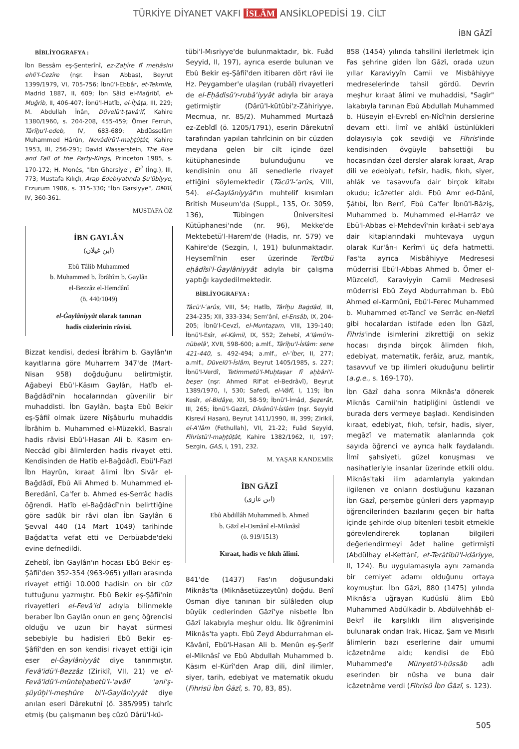TÜRKİYE DİYANET VAKFI İSLÂM ANSİKLOPEDİSİ 19. CİLT
İBN GÂZÎ
BİBLİYOGRAFYA :
İbn Bessâm eş-Şenterînî, ez-Zaḫîre fî meḥâsini ehli'l-Cezîre (nşr. İhsan Abbas), Beyrut 1399/1979, VI, 705-756; İbnü'l-Ebbâr, et-Tekmile, Madrid 1887, II, 609; İbn Sâid el-Mağribî, el-Muğrib, II, 406-407; İbnü'l-Hatîb, el-İḥâṭa, III, 229; M. Abdullah İnân, Düvelü't-ṭavâ'if, Kahire 1380/1960, s. 204-208, 455-459; Ömer Ferruh, Târîḫu'l-edeb, IV, 683-689; Abdüsselâm Muhammed Hârûn, Nevâdirü'l-maḫṭûṭât, Kahire 1953, III, 256-291; David Wasserstein, The Rise and Fall of the Party-Kings, Princeton 1985, s. 170-172; H. Monés, "Ibn Gharsiye", EI<sup>2</sup> (İng.), III, 773; Mustafa Kılıçlı, Arap Edebiyatında Şu'ûbiyye, Erzurum 1986, s. 315-330; "İbn Garsiyye", DMBİ, IV, 360-361.
MUSTAFA ÖZ
İBN GAYLÂN
(ابن غيلان)
Ebû Tâlib Muhammed
b. Muhammed b. İbrâhîm b. Gaylân
el-Bezzâz el-Hemdânî
(ö. 440/1049)
el-Ġaylâniyyât olarak tanınan
hadis cüzlerinin râvisi.
Bizzat kendisi, dedesi İbrâhim b. Gaylân'ın kayıtlarına göre Muharrem 347'de (Mart-Nisan 958) doğduğunu belirtmiştir. Ağabeyi Ebü'l-Kāsım Gaylân, Hatîb el-Bağdâdî'nin hocalarından güvenilir bir muhaddisti. İbn Gaylân, başta Ebû Bekir eş-Şâfiî olmak üzere Nîşâburlu muhaddis İbrâhim b. Muhammed el-Müzekkî, Basralı hadis râvisi Ebü'l-Hasan Ali b. Kāsım en-Neccâd gibi âlimlerden hadis rivayet etti. Kendisinden de Hatîb el-Bağdâdî, Ebü'l-Fazl İbn Hayrûn, kıraat âlimi İbn Sivâr el-Bağdâdî, Ebû Ali Ahmed b. Muhammed el-Beredânî, Ca'fer b. Ahmed es-Serrâc hadis öğrendi. Hatîb el-Bağdâdî'nin belirttiğine göre sadûk bir râvi olan İbn Gaylân 6 Şevval 440 (14 Mart 1049) tarihinde Bağdat'ta vefat etti ve Derbüabde'deki evine defnedildi.
Zehebî, İbn Gaylân'ın hocası Ebû Bekir eş-Şâfiî'den 352-354 (963-965) yılları arasında rivayet ettiği 10.000 hadisin on bir cüz tuttuğunu yazmıştır. Ebû Bekir eş-Şâfiî'nin rivayetleri el-Fevâ'id adıyla bilinmekle beraber İbn Gaylân onun en genç öğrencisi olduğu ve uzun bir hayat sürmesi sebebiyle bu hadisleri Ebû Bekir eş-Şâfiî'den en son kendisi rivayet ettiği için eser el-Ġaylâniyyât diye tanınmıştır. Fevâ'idü'l-Bezzâz (Ziriklî, VII, 21) ve el-Fevâ'idü'l-münteḫabetü'l-ʿavâlî ʿani'ş-şüyûḫi'l-meşhûre bi'l-Ġaylâniyyât diye anılan eseri Dârekutnî (ö. 385/995) tahrîc etmiş (bu çalışmanın beş cüzü Dârü'l-kü-
tübi'l-Mısriyye'de bulunmaktadır, bk. Fuâd Seyyid, II, 197), ayrıca eserde bulunan ve Ebû Bekir eş-Şâfiî'den itibaren dört râvi ile Hz. Peygamber'e ulaşılan (rubâî) rivayetleri de el-Eḥâdîsü'r-rubâʿiyyât adıyla bir araya getirmiştir (Dârü'l-kütübi'z-Zâhiriyye, Mecmua, nr. 85/2). Muhammed Murtazâ ez-Zebîdî (ö. 1205/1791), eserin Dârekutnî tarafından yapılan tahrîcinin on bir cüzden meydana gelen bir cilt içinde özel kütüphanesinde bulunduğunu ve kendisinin onu âlî senedlerle rivayet ettiğini söylemektedir (Tâcü'l-ʿarûs, VIII, 54). el-Ġaylâniyyât'ın muhtelif kısımları British Museum'da (Suppl., 135, Or. 3059, 136), Tübingen Üniversitesi Kütüphanesi'nde (nr. 96), Mekke'de Mektebetü'l-Harem'de (Hadis, nr. 579) ve Kahire'de (Sezgin, I, 191) bulunmaktadır. Heysemî'nin eser üzerinde Tertîbü eḥâdîsi'l-Ġaylâniyyât adıyla bir çalışma yaptığı kaydedilmektedir.
BİBLİYOGRAFYA :
Tâcü'l-ʿarûs, VIII, 54; Hatîb, Târîḫu Baġdâd, III, 234-235; XII, 333-334; Sem'ânî, el-Ensâb, IX, 204-205; İbnü'l-Cevzî, el-Muntaẓam, VIII, 139-140; İbnü'l-Esîr, el-Kâmil, IX, 552; Zehebî, Aʿlâmü'n-nübelâ', XVII, 598-600; a.mlf., Târîḫu'l-İslâm: sene 421-440, s. 492-494; a.mlf., el-ʿİber, II, 277; a.mlf., Düvelü'l-İslâm, Beyrut 1405/1985, s. 227; İbnü'l-Verdî, Tetimmetü'l-Muḫtaṣar fî aḫbâri'l-beşer (nşr. Ahmed Rif'at el-Bedrâvî), Beyrut 1389/1970, I, 530; Safedî, el-Vâfî, I, 119; İbn Kesîr, el-Bidâye, XII, 58-59; İbnü'l-İmâd, Şeẕerât, III, 265; İbnü'l-Gazzî, Dîvânü'l-İslâm (nşr. Seyyid Kisrevî Hasan), Beyrut 1411/1990, III, 399; Ziriklî, el-Aʿlâm (Fethullah), VII, 21-22; Fuâd Seyyid, Fihristü'l-maḫṭûṭât, Kahire 1382/1962, II, 197; Sezgin, GAS, I, 191, 232.
M. YAŞAR KANDEMİR
İBN GĀZÎ
(ابن غازى)
Ebû Abdillâh Muhammed b. Ahmed
b. Gāzî el-Osmânî el-Miknâsî
(ö. 919/1513)
Kıraat, hadis ve fıkıh âlimi.
841'de (1437) Fas'ın doğusundaki Miknâs'ta (Miknâsetüzzeytûn) doğdu. Benî Osman diye tanınan bir sülâleden olup büyük cedlerinden Gāzî'ye nisbetle İbn Gāzî lakabıyla meşhur oldu. İlk öğrenimini Miknâs'ta yaptı. Ebû Zeyd Abdurrahman el-Kâvânî, Ebü'l-Hasan Ali b. Menûn eş-Şerîf el-Miknâsî ve Ebû Abdullah Muhammed b. Kāsım el-Kūrî'den Arap dili, dinî ilimler, siyer, tarih, edebiyat ve matematik okudu (Fihrisü İbn Ġāzî, s. 70, 83, 85).
858 (1454) yılında tahsilini ilerletmek için Fas şehrine giden İbn Gāzî, orada uzun yıllar Karaviyyîn Camii ve Misbâhiyye medreselerinde tahsil gördü. Devrin meşhur kıraat âlimi ve muhaddisi, "Sagîr" lakabıyla tanınan Ebû Abdullah Muhammed b. Hüseyin el-Evrebî en-Nîcî'nin derslerine devam etti. İlmî ve ahlâkî üstünlükleri dolayısıyla çok sevdiği ve Fihris'inde kendisinden övgüyle bahsettiği bu hocasından özel dersler alarak kıraat, Arap dili ve edebiyatı, tefsir, hadis, fıkıh, siyer, ahlâk ve tasavvufa dair birçok kitabı okudu; icâzetler aldı. Ebû Amr ed-Dânî, Şâtıbî, İbn Berrî, Ebû Ca'fer İbnü'l-Bâziş, Muhammed b. Muhammed el-Harrâz ve Ebü'l-Abbas el-Mehdevî'nin kırâat-i seb'aya dair kitaplarındaki muhtevaya uygun olarak Kur'ân-ı Kerîm'i üç defa hatmetti. Fas'ta ayrıca Misbâhiyye Medresesi müderrisi Ebü'l-Abbas Ahmed b. Ömer el-Müzceldî, Karaviyyîn Camii Medresesi müderrisi Ebû Zeyd Abdurrahman b. Ebû Ahmed el-Karmûnî, Ebü'l-Ferec Muhammed b. Muhammed et-Tancî ve Serrâc en-Nefzî gibi hocalardan istifade eden İbn Gāzî, Fihris'inde isimlerini zikrettiği on sekiz hocası dışında birçok âlimden fıkıh, edebiyat, matematik, ferâiz, aruz, mantık, tasavvuf ve tıp ilimleri okuduğunu belirtir (a.g.e., s. 169-170).
İbn Gāzî daha sonra Miknâs'a dönerek Miknâs Camii'nin hatipliğini üstlendi ve burada ders vermeye başladı. Kendisinden kıraat, edebiyat, fıkıh, tefsir, hadis, siyer, megāzî ve matematik alanlarında çok sayıda öğrenci ve ayrıca halk faydalandı. İlmî şahsiyeti, güzel konuşması ve nasihatleriyle insanlar üzerinde etkili oldu. Miknâs'taki ilim adamlarıyla yakından ilgilenen ve onların dostluğunu kazanan İbn Gāzî, perşembe günleri ders yapmayıp öğrencilerinden bazılarını geçen bir hafta içinde şehirde olup bitenleri tesbit etmekle görevlendirerek toplanan bilgileri değerlendirmeyi âdet haline getirmişti (Abdülhay el-Kettânî, et-Terâtîbü'l-idâriyye, II, 124). Bu uygulamasıyla aynı zamanda bir cemiyet adamı olduğunu ortaya koymuştur. İbn Gāzî, 880 (1475) yılında Miknâs'a uğrayan Kudüslü âlim Ebû Muhammed Abdülkādir b. Abdülvehhâb el-Bekrî ile karşılıklı ilim alışverişinde bulunarak ondan Irak, Hicaz, Şam ve Mısırlı âlimlerin bazı eserlerine dair umumi icâzetnâme aldı; kendisi de Ebû Muhammed'e Münyetü'l-ḥüssâb adlı eserinden bir nüsha ve buna dair icâzetnâme verdi (Fihrisü İbn Ġāzî, s. 123).
505